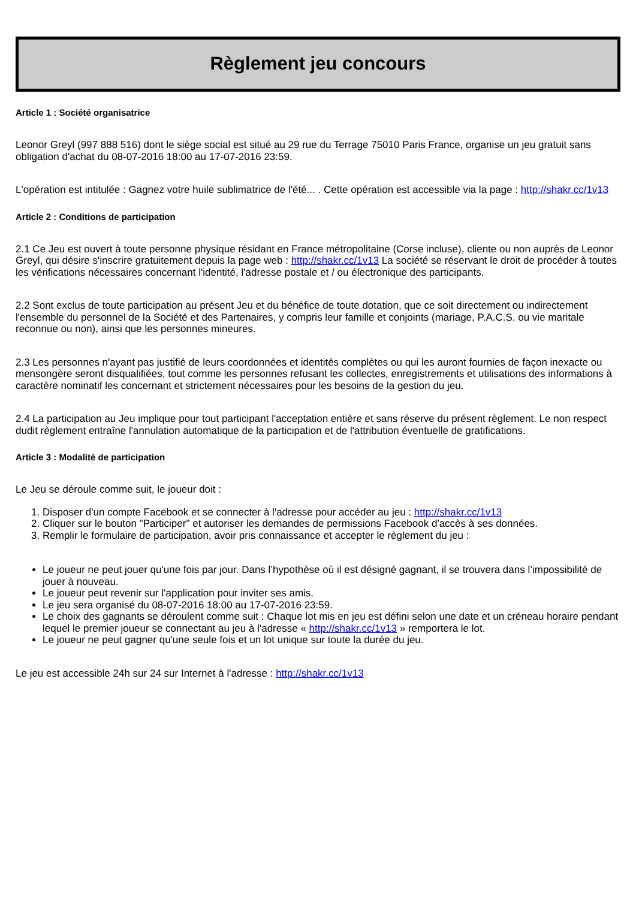Règlement jeu concours
Article 1 : Société organisatrice
Leonor Greyl (997 888 516) dont le siège social est situé au 29 rue du Terrage 75010 Paris France, organise un jeu gratuit sans obligation d'achat du 08-07-2016 18:00 au 17-07-2016 23:59.
L'opération est intitulée : Gagnez votre huile sublimatrice de l'été... . Cette opération est accessible via la page : http://shakr.cc/1v13
Article 2 : Conditions de participation
2.1 Ce Jeu est ouvert à toute personne physique résidant en France métropolitaine (Corse incluse), cliente ou non auprès de Leonor Greyl, qui désire s'inscrire gratuitement depuis la page web : http://shakr.cc/1v13 La société se réservant le droit de procéder à toutes les vérifications nécessaires concernant l'identité, l'adresse postale et / ou électronique des participants.
2.2 Sont exclus de toute participation au présent Jeu et du bénéfice de toute dotation, que ce soit directement ou indirectement l'ensemble du personnel de la Société et des Partenaires, y compris leur famille et conjoints (mariage, P.A.C.S. ou vie maritale reconnue ou non), ainsi que les personnes mineures.
2.3 Les personnes n'ayant pas justifié de leurs coordonnées et identités complètes ou qui les auront fournies de façon inexacte ou mensongère seront disqualifiées, tout comme les personnes refusant les collectes, enregistrements et utilisations des informations à caractère nominatif les concernant et strictement nécessaires pour les besoins de la gestion du jeu.
2.4 La participation au Jeu implique pour tout participant l'acceptation entière et sans réserve du présent règlement. Le non respect dudit règlement entraîne l'annulation automatique de la participation et de l'attribution éventuelle de gratifications.
Article 3 : Modalité de participation
Le Jeu se déroule comme suit, le joueur doit :
1. Disposer d'un compte Facebook et se connecter à l'adresse pour accéder au jeu : http://shakr.cc/1v13
2. Cliquer sur le bouton "Participer" et autoriser les demandes de permissions Facebook d'accès à ses données.
3. Remplir le formulaire de participation, avoir pris connaissance et accepter le règlement du jeu :
Le joueur ne peut jouer qu'une fois par jour. Dans l’hypothèse où il est désigné gagnant, il se trouvera dans l’impossibilité de jouer à nouveau.
Le joueur peut revenir sur l'application pour inviter ses amis.
Le jeu sera organisé du 08-07-2016 18:00 au 17-07-2016 23:59.
Le choix des gagnants se déroulent comme suit : Chaque lot mis en jeu est défini selon une date et un créneau horaire pendant lequel le premier joueur se connectant au jeu à l'adresse « http://shakr.cc/1v13 » remportera le lot.
Le joueur ne peut gagner qu'une seule fois et un lot unique sur toute la durée du jeu.
Le jeu est accessible 24h sur 24 sur Internet à l'adresse : http://shakr.cc/1v13